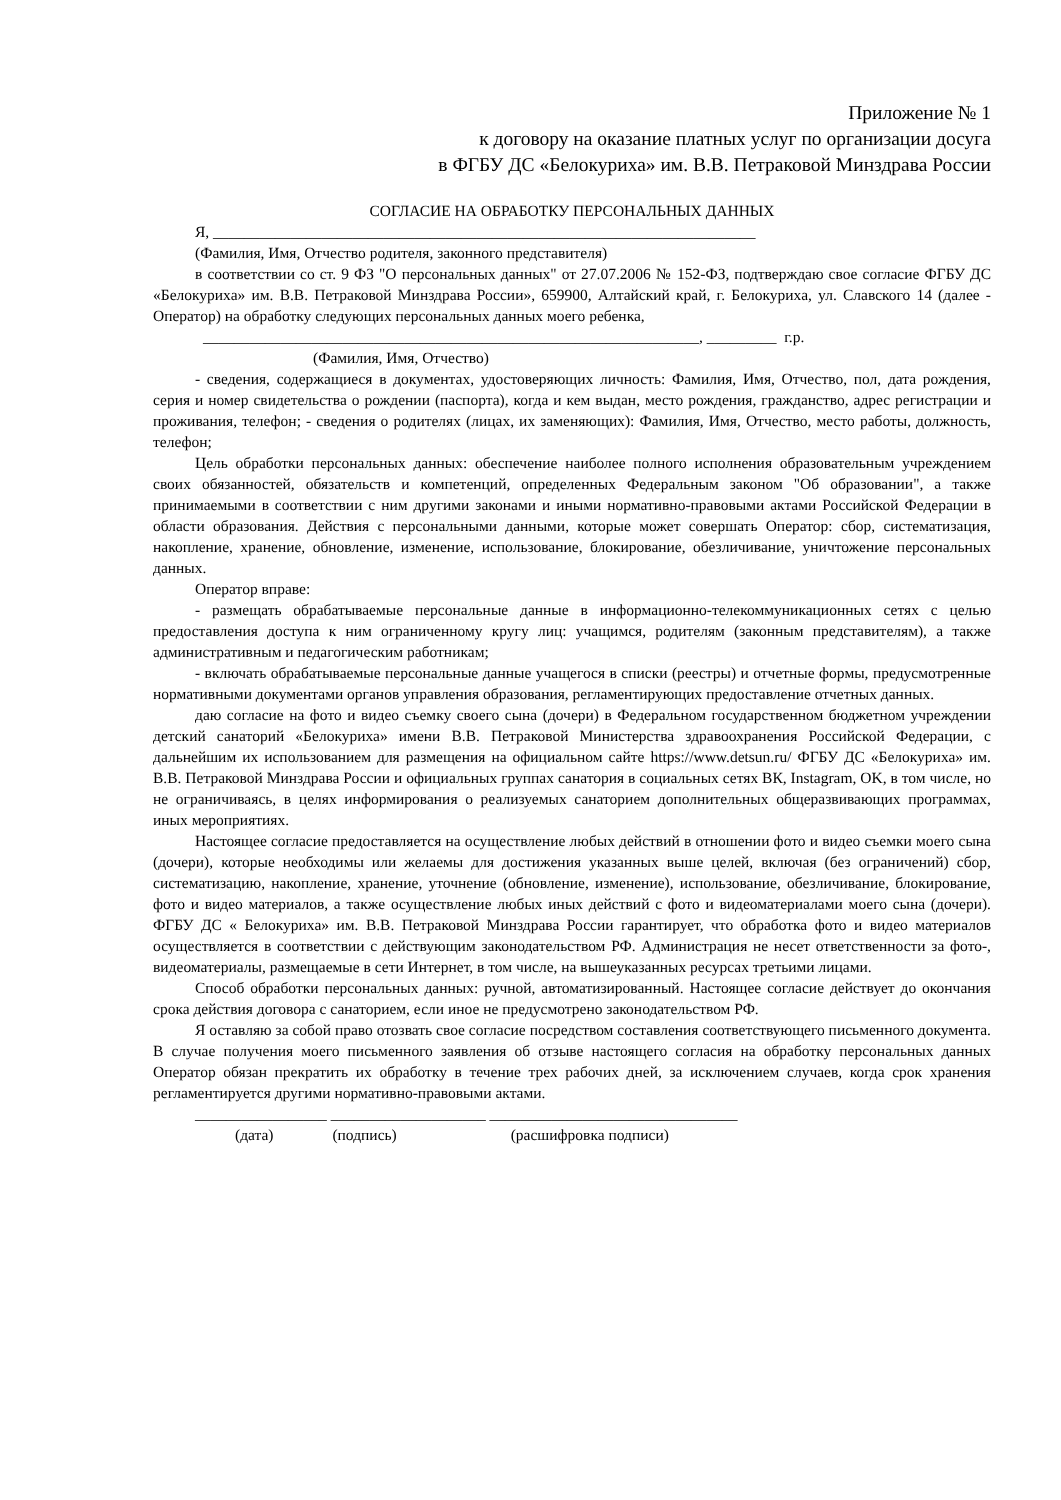Приложение № 1
к договору на оказание платных услуг по организации досуга
в ФГБУ ДС «Белокуриха» им. В.В. Петраковой Минздрава России
СОГЛАСИЕ НА ОБРАБОТКУ ПЕРСОНАЛЬНЫХ ДАННЫХ
Я, ______________________________________________________________________
(Фамилия, Имя, Отчество родителя, законного представителя)
в соответствии со ст. 9 ФЗ "О персональных данных" от 27.07.2006 № 152-ФЗ, подтверждаю свое согласие ФГБУ ДС «Белокуриха» им. В.В. Петраковой Минздрава России», 659900, Алтайский край, г. Белокуриха, ул. Славского 14 (далее - Оператор) на обработку следующих персональных данных моего ребенка,
________________________________________________________________, _________ г.р.
(Фамилия, Имя, Отчество)
- сведения, содержащиеся в документах, удостоверяющих личность: Фамилия, Имя, Отчество, пол, дата рождения, серия и номер свидетельства о рождении (паспорта), когда и кем выдан, место рождения, гражданство, адрес регистрации и проживания, телефон; - сведения о родителях (лицах, их заменяющих): Фамилия, Имя, Отчество, место работы, должность, телефон;
Цель обработки персональных данных: обеспечение наиболее полного исполнения образовательным учреждением своих обязанностей, обязательств и компетенций, определенных Федеральным законом "Об образовании", а также принимаемыми в соответствии с ним другими законами и иными нормативно-правовыми актами Российской Федерации в области образования. Действия с персональными данными, которые может совершать Оператор: сбор, систематизация, накопление, хранение, обновление, изменение, использование, блокирование, обезличивание, уничтожение персональных данных.
Оператор вправе:
- размещать обрабатываемые персональные данные в информационно-телекоммуникационных сетях с целью предоставления доступа к ним ограниченному кругу лиц: учащимся, родителям (законным представителям), а также административным и педагогическим работникам;
- включать обрабатываемые персональные данные учащегося в списки (реестры) и отчетные формы, предусмотренные нормативными документами органов управления образования, регламентирующих предоставление отчетных данных.
даю согласие на фото и видео съемку своего сына (дочери) в Федеральном государственном бюджетном учреждении детский санаторий «Белокуриха» имени В.В. Петраковой Министерства здравоохранения Российской Федерации, с дальнейшим их использованием для размещения на официальном сайте https://www.detsun.ru/ ФГБУ ДС «Белокуриха» им. В.В. Петраковой Минздрава России и официальных группах санатория в социальных сетях ВК, Instagram, OK, в том числе, но не ограничиваясь, в целях информирования о реализуемых санаторием дополнительных общеразвивающих программах, иных мероприятиях.
Настоящее согласие предоставляется на осуществление любых действий в отношении фото и видео съемки моего сына (дочери), которые необходимы или желаемы для достижения указанных выше целей, включая (без ограничений) сбор, систематизацию, накопление, хранение, уточнение (обновление, изменение), использование, обезличивание, блокирование, фото и видео материалов, а также осуществление любых иных действий с фото и видеоматериалами моего сына (дочери). ФГБУ ДС « Белокуриха» им. В.В. Петраковой Минздрава России гарантирует, что обработка фото и видео материалов осуществляется в соответствии с действующим законодательством РФ. Администрация не несет ответственности за фото-, видеоматериалы, размещаемые в сети Интернет, в том числе, на вышеуказанных ресурсах третьими лицами.
Способ обработки персональных данных: ручной, автоматизированный. Настоящее согласие действует до окончания срока действия договора с санаторием, если иное не предусмотрено законодательством РФ.
Я оставляю за собой право отозвать свое согласие посредством составления соответствующего письменного документа. В случае получения моего письменного заявления об отзыве настоящего согласия на обработку персональных данных Оператор обязан прекратить их обработку в течение трех рабочих дней, за исключением случаев, когда срок хранения регламентируется другими нормативно-правовыми актами.
_________________ ____________________ ________________________________
(дата) (подпись) (расшифровка подписи)